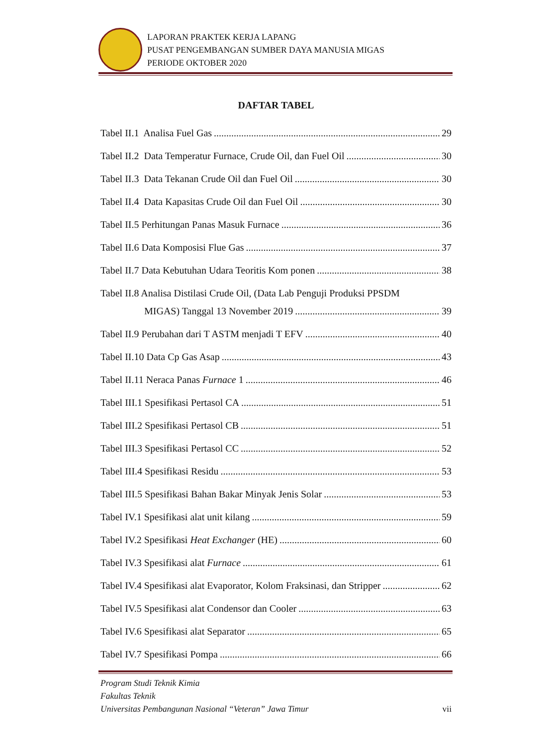LAPORAN PRAKTEK KERJA LAPANG
PUSAT PENGEMBANGAN SUMBER DAYA MANUSIA MIGAS
PERIODE OKTOBER 2020
DAFTAR TABEL
Tabel II.1 Analisa Fuel Gas 29
Tabel II.2 Data Temperatur Furnace, Crude Oil, dan Fuel Oil 30
Tabel II.3 Data Tekanan Crude Oil dan Fuel Oil 30
Tabel II.4 Data Kapasitas Crude Oil dan Fuel Oil 30
Tabel II.5 Perhitungan Panas Masuk Furnace 36
Tabel II.6 Data Komposisi Flue Gas 37
Tabel II.7 Data Kebutuhan Udara Teoritis Kom ponen 38
Tabel II.8 Analisa Distilasi Crude Oil, (Data Lab Penguji Produksi PPSDM
MIGAS) Tanggal 13 November 2019 39
Tabel II.9 Perubahan dari T ASTM menjadi T EFV 40
Tabel II.10 Data Cp Gas Asap 43
Tabel II.11 Neraca Panas Furnace 1 46
Tabel III.1 Spesifikasi Pertasol CA 51
Tabel III.2 Spesifikasi Pertasol CB 51
Tabel III.3 Spesifikasi Pertasol CC 52
Tabel III.4 Spesifikasi Residu 53
Tabel III.5 Spesifikasi Bahan Bakar Minyak Jenis Solar 53
Tabel IV.1 Spesifikasi alat unit kilang 59
Tabel IV.2 Spesifikasi Heat Exchanger (HE) 60
Tabel IV.3 Spesifikasi alat Furnace 61
Tabel IV.4 Spesifikasi alat Evaporator, Kolom Fraksinasi, dan Stripper 62
Tabel IV.5 Spesifikasi alat Condensor dan Cooler 63
Tabel IV.6 Spesifikasi alat Separator 65
Tabel IV.7 Spesifikasi Pompa 66
Program Studi Teknik Kimia
Fakultas Teknik
Universitas Pembangunan Nasional “Veteran” Jawa Timur
vii